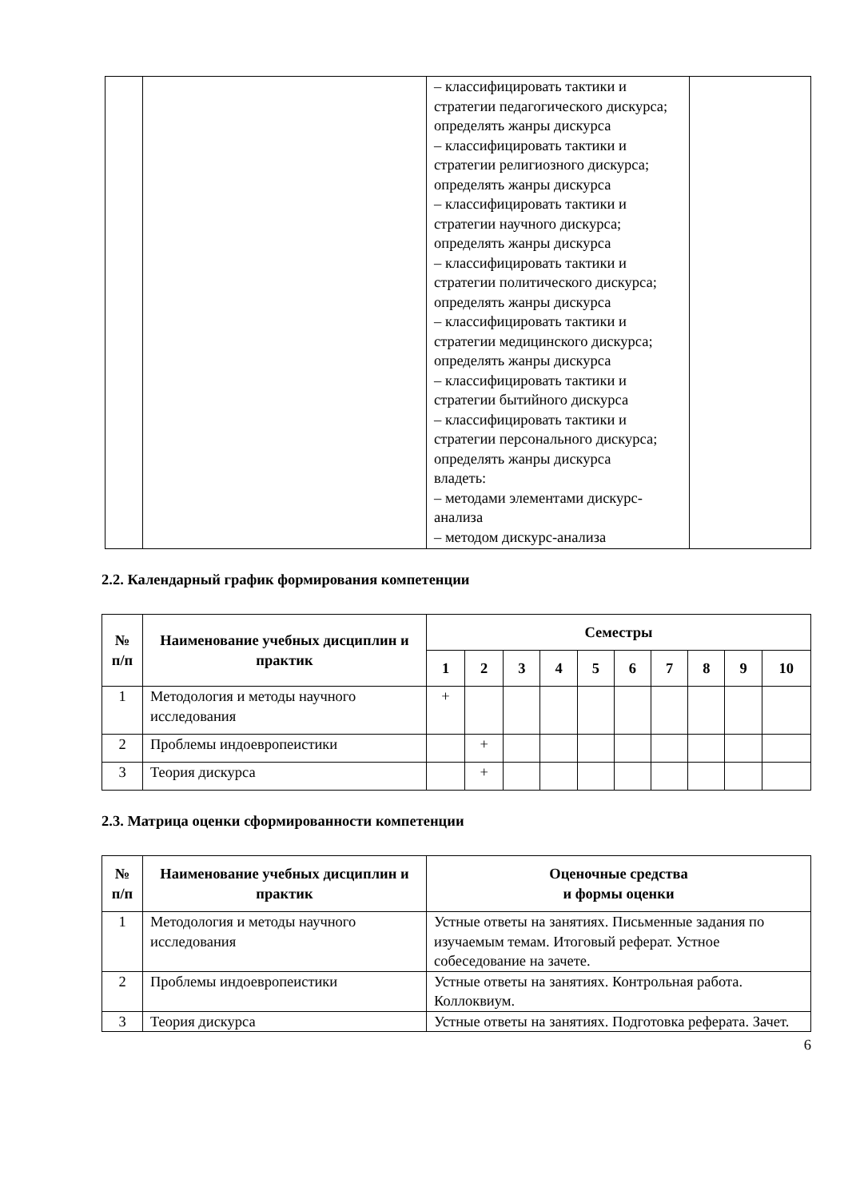| | | – классифицировать тактики и стратегии педагогического дискурса; определять жанры дискурса – классифицировать тактики и стратегии религиозного дискурса; определять жанры дискурса – классифицировать тактики и стратегии научного дискурса; определять жанры дискурса – классифицировать тактики и стратегии политического дискурса; определять жанры дискурса – классифицировать тактики и стратегии медицинского дискурса; определять жанры дискурса – классифицировать тактики и стратегии бытийного дискурса – классифицировать тактики и стратегии персонального дискурса; определять жанры дискурса владеть: – методами элементами дискурс-анализа – методом дискурс-анализа | |
2.2. Календарный график формирования компетенции
| № п/п | Наименование учебных дисциплин и практик | Семестры | | | | | | | | | |
| --- | --- | --- | --- | --- | --- | --- | --- | --- | --- | --- | --- |
| | | 1 | 2 | 3 | 4 | 5 | 6 | 7 | 8 | 9 | 10 |
| 1 | Методология и методы научного исследования | + | | | | | | | | | |
| 2 | Проблемы индоевропеистики | | + | | | | | | | | |
| 3 | Теория дискурса | | + | | | | | | | | |
2.3. Матрица оценки сформированности компетенции
| № п/п | Наименование учебных дисциплин и практик | Оценочные средства и формы оценки |
| --- | --- | --- |
| 1 | Методология и методы научного исследования | Устные ответы на занятиях. Письменные задания по изучаемым темам. Итоговый реферат. Устное собеседование на зачете. |
| 2 | Проблемы индоевропеистики | Устные ответы на занятиях. Контрольная работа. Коллоквиум. |
| 3 | Теория дискурса | Устные ответы на занятиях. Подготовка реферата. Зачет. |
6